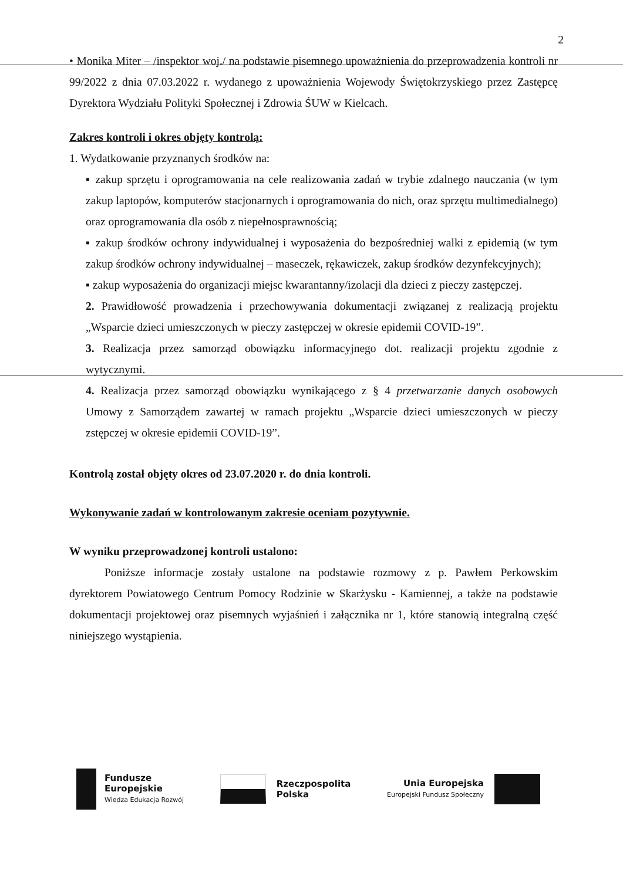2
• Monika Miter – /inspektor woj./ na podstawie pisemnego upoważnienia do przeprowadzenia kontroli nr 99/2022 z dnia 07.03.2022 r. wydanego z upoważnienia Wojewody Świętokrzyskiego przez Zastępcę Dyrektora Wydziału Polityki Społecznej i Zdrowia ŚUW w Kielcach.
Zakres kontroli i okres objęty kontrolą:
1. Wydatkowanie przyznanych środków na:
▪ zakup sprzętu i oprogramowania na cele realizowania zadań w trybie zdalnego nauczania (w tym zakup laptopów, komputerów stacjonarnych i oprogramowania do nich, oraz sprzętu multimedialnego) oraz oprogramowania dla osób z niepełnosprawnością;
▪ zakup środków ochrony indywidualnej i wyposażenia do bezpośredniej walki z epidemią (w tym zakup środków ochrony indywidualnej – maseczek, rękawiczek, zakup środków dezynfekcyjnych);
▪ zakup wyposażenia do organizacji miejsc kwarantanny/izolacji dla dzieci z pieczy zastępczej.
2. Prawidłowość prowadzenia i przechowywania dokumentacji związanej z realizacją projektu „Wsparcie dzieci umieszczonych w pieczy zastępczej w okresie epidemii COVID-19”.
3. Realizacja przez samorząd obowiązku informacyjnego dot. realizacji projektu zgodnie z wytycznymi.
4. Realizacja przez samorząd obowiązku wynikającego z § 4 przetwarzanie danych osobowych Umowy z Samorządem zawartej w ramach projektu „Wsparcie dzieci umieszczonych w pieczy zstępczej w okresie epidemii COVID-19”.
Kontrolą został objęty okres od 23.07.2020 r. do dnia kontroli.
Wykonywanie zadań w kontrolowanym zakresie oceniam pozytywnie.
W wyniku przeprowadzonej kontroli ustalono:
Poniższe informacje zostały ustalone na podstawie rozmowy z p. Pawłem Perkowskim dyrektorem Powiatowego Centrum Pomocy Rodzinie w Skarżysku - Kamiennej, a także na podstawie dokumentacji projektowej oraz pisemnych wyjaśnień i załącznika nr 1, które stanowią integralną część niniejszego wystąpienia.
Fundusze
Europejskie
Wiedza Edukacja Rozwój
Rzeczpospolita
Polska
Unia Europejska
Europejski Fundusz Społeczny